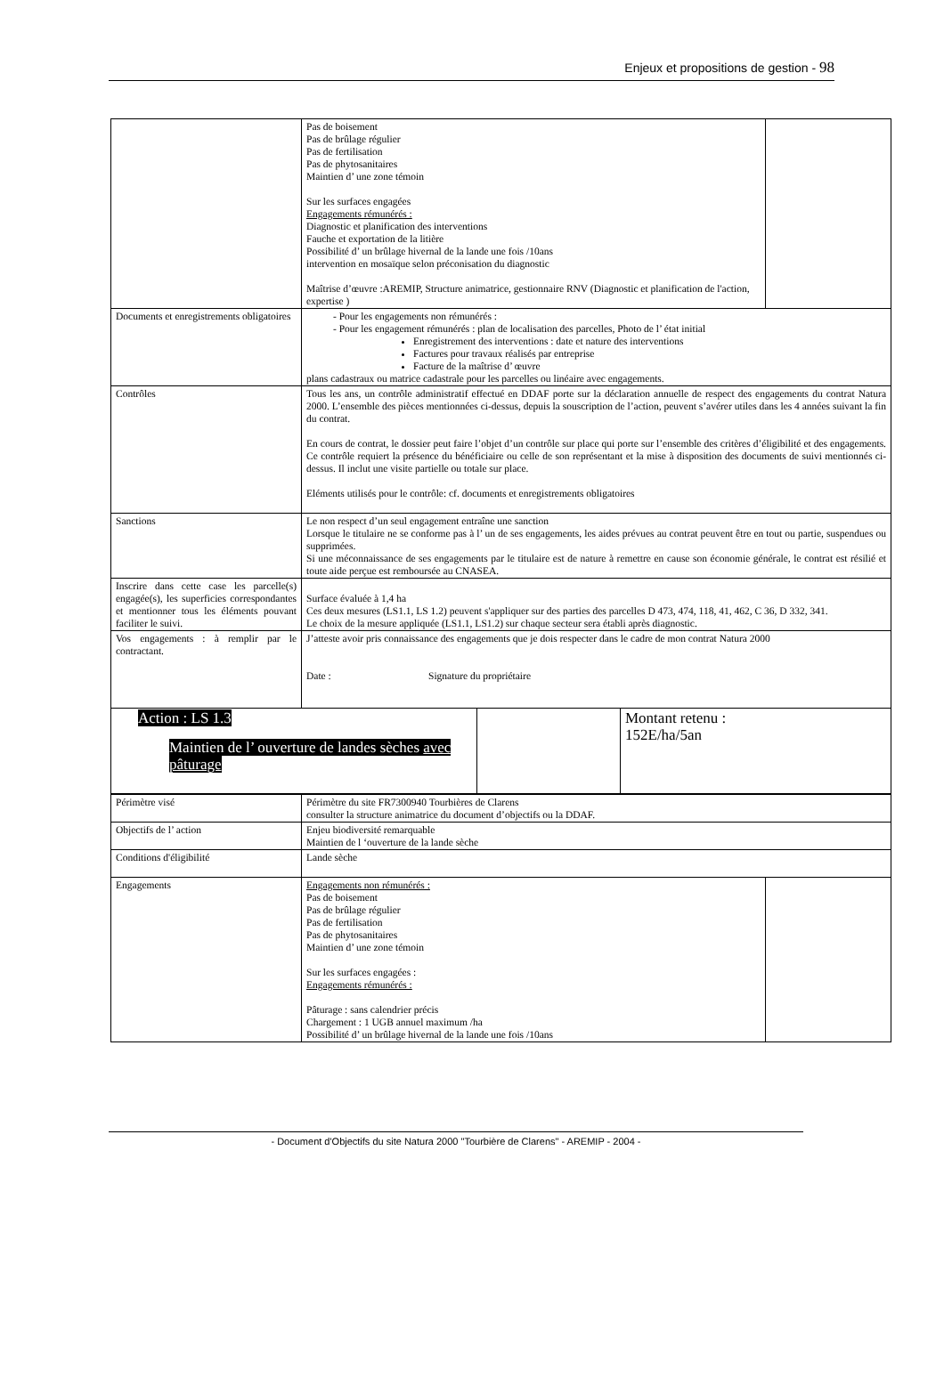Enjeux et propositions de gestion - 98
| | / Pas de boisement Pas de brûlage régulier Pas de fertilisation Pas de phytosanitaires Maintien d’ une zone témoin Sur les surfaces engagées Engagements rémunérés : Diagnostic et planification des interventions Fauche et exportation de la litière Possibilité d’ un brûlage hivernal de la lande une fois /10ans intervention en mosaïque selon préconisation du diagnostic Maîtrise d’œuvre :AREMIP, Structure animatrice, gestionnaire RNV (Diagnostic et planification de l'action, expertise ) / / |
| Documents et enregistrements obligatoires | - Pour les engagements non rémunérés : - Pour les engagement rémunérés : plan de localisation des parcelles, Photo de l’ état initial Enregistrement des interventions : date et nature des interventions Factures pour travaux réalisés par entreprise Facture de la maîtrise d’ œuvre plans cadastraux ou matrice cadastrale pour les parcelles ou linéaire avec engagements. |
| Contrôles | Tous les ans, un contrôle administratif effectué en DDAF porte sur la déclaration annuelle de respect des engagements du contrat Natura 2000. L’ensemble des pièces mentionnées ci-dessus, depuis la souscription de l’action, peuvent s’avérer utiles dans les 4 années suivant la fin du contrat. En cours de contrat, le dossier peut faire l’objet d’un contrôle sur place qui porte sur l’ensemble des critères d’éligibilité et des engagements. Ce contrôle requiert la présence du bénéficiaire ou celle de son représentant et la mise à disposition des documents de suivi mentionnés ci-dessus. Il inclut une visite partielle ou totale sur place. Eléments utilisés pour le contrôle: cf. documents et enregistrements obligatoires |
| Sanctions | Le non respect d’un seul engagement entraîne une sanction Lorsque le titulaire ne se conforme pas à l’ un de ses engagements, les aides prévues au contrat peuvent être en tout ou partie, suspendues ou supprimées. Si une méconnaissance de ses engagements par le titulaire est de nature à remettre en cause son économie générale, le contrat est résilié et toute aide perçue est remboursée au CNASEA. |
| Inscrire dans cette case les parcelle(s) engagée(s), les superficies correspondantes et mentionner tous les éléments pouvant faciliter le suivi. | Surface évaluée à 1,4 ha Ces deux mesures (LS1.1, LS 1.2) peuvent s'appliquer sur des parties des parcelles D 473, 474, 118, 41, 462, C 36, D 332, 341. Le choix de la mesure appliquée (LS1.1, LS1.2) sur chaque secteur sera établi après diagnostic. |
| Vos engagements : à remplir par le contractant. | J’atteste avoir pris connaissance des engagements que je dois respecter dans le cadre de mon contrat Natura 2000 Date : Signature du propriétaire |
| Action : LS 1.3 Maintien de l’ ouverture de landes sèches avec pâturage | | Montant retenu : 152E/ha/5an |
| Périmètre visé | Périmètre du site FR7300940 Tourbières de Clarens consulter la structure animatrice du document d’objectifs ou la DDAF. | |
| Objectifs de l’ action | Enjeu biodiversité remarquable Maintien de l ‘ouverture de la lande sèche | |
| Conditions d'éligibilité | Lande sèche | |
| Engagements | Engagements non rémunérés : Pas de boisement Pas de brûlage régulier Pas de fertilisation Pas de phytosanitaires Maintien d’ une zone témoin Sur les surfaces engagées : Engagements rémunérés : Pâturage : sans calendrier précis Chargement : 1 UGB annuel maximum /ha Possibilité d’ un brûlage hivernal de la lande une fois /10ans | |
- Document d'Objectifs du site Natura 2000 "Tourbière de Clarens" - AREMIP - 2004 -